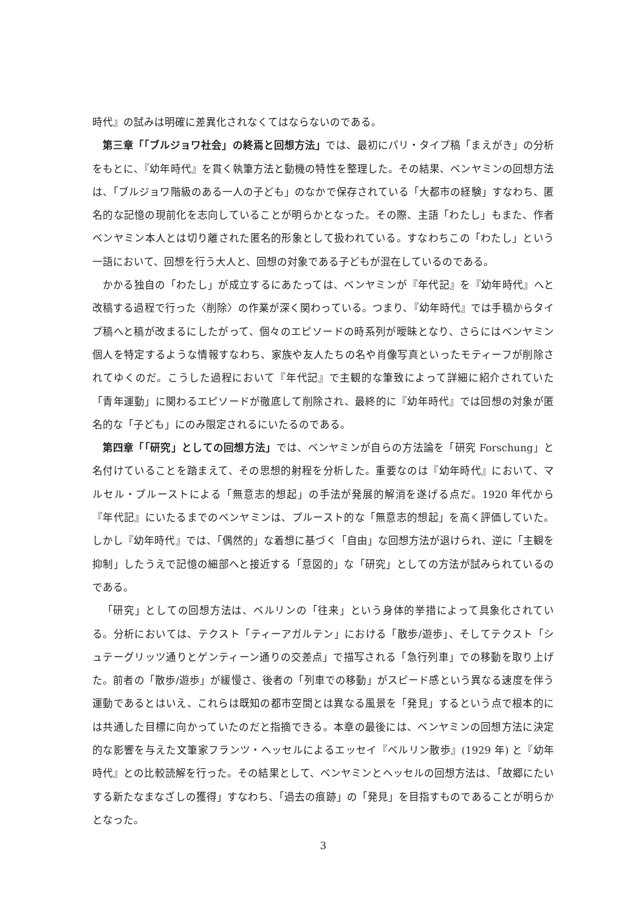時代』の試みは明確に差異化されなくてはならないのである。
第三章「「ブルジョワ社会」の終焉と回想方法」では、最初にパリ・タイプ稿「まえがき」の分析をもとに、『幼年時代』を貫く執筆方法と動機の特性を整理した。その結果、ベンヤミンの回想方法は、「ブルジョワ階級のある一人の子ども」のなかで保存されている「大都市の経験」すなわち、匿名的な記憶の現前化を志向していることが明らかとなった。その際、主語「わたし」もまた、作者ベンヤミン本人とは切り離された匿名的形象として扱われている。すなわちこの「わたし」という一語において、回想を行う大人と、回想の対象である子どもが混在しているのである。
かかる独自の「わたし」が成立するにあたっては、ベンヤミンが『年代記』を『幼年時代』へと改稿する過程で行った〈削除〉の作業が深く関わっている。つまり、『幼年時代』では手稿からタイプ稿へと稿が改まるにしたがって、個々のエピソードの時系列が曖昧となり、さらにはベンヤミン個人を特定するような情報すなわち、家族や友人たちの名や肖像写真といったモティーフが削除されてゆくのだ。こうした過程において『年代記』で主観的な筆致によって詳細に紹介されていた「青年運動」に関わるエピソードが徹底して削除され、最終的に『幼年時代』では回想の対象が匿名的な「子ども」にのみ限定されるにいたるのである。
第四章「「研究」としての回想方法」では、ベンヤミンが自らの方法論を「研究 Forschung」と名付けていることを踏まえて、その思想的射程を分析した。重要なのは『幼年時代』において、マルセル・プルーストによる「無意志的想起」の手法が発展的解消を遂げる点だ。1920 年代から『年代記』にいたるまでのベンヤミンは、プルースト的な「無意志的想起」を高く評価していた。しかし『幼年時代』では、「偶然的」な着想に基づく「自由」な回想方法が退けられ、逆に「主観を抑制」したうえで記憶の細部へと接近する「意図的」な「研究」としての方法が試みられているのである。
「研究」としての回想方法は、ベルリンの「往来」という身体的挙措によって具象化されている。分析においては、テクスト「ティーアガルテン」における「散歩/遊歩」、そしてテクスト「シュテーグリッツ通りとゲンティーン通りの交差点」で描写される「急行列車」での移動を取り上げた。前者の「散歩/遊歩」が緩慢さ、後者の「列車での移動」がスピード感という異なる速度を伴う運動であるとはいえ、これらは既知の都市空間とは異なる風景を「発見」するという点で根本的には共通した目標に向かっていたのだと指摘できる。本章の最後には、ベンヤミンの回想方法に決定的な影響を与えた文筆家フランツ・ヘッセルによるエッセイ『ベルリン散歩』(1929 年) と『幼年時代』との比較読解を行った。その結果として、ベンヤミンとヘッセルの回想方法は、「故郷にたいする新たなまなざしの獲得」すなわち、「過去の痕跡」の「発見」を目指すものであることが明らかとなった。
3